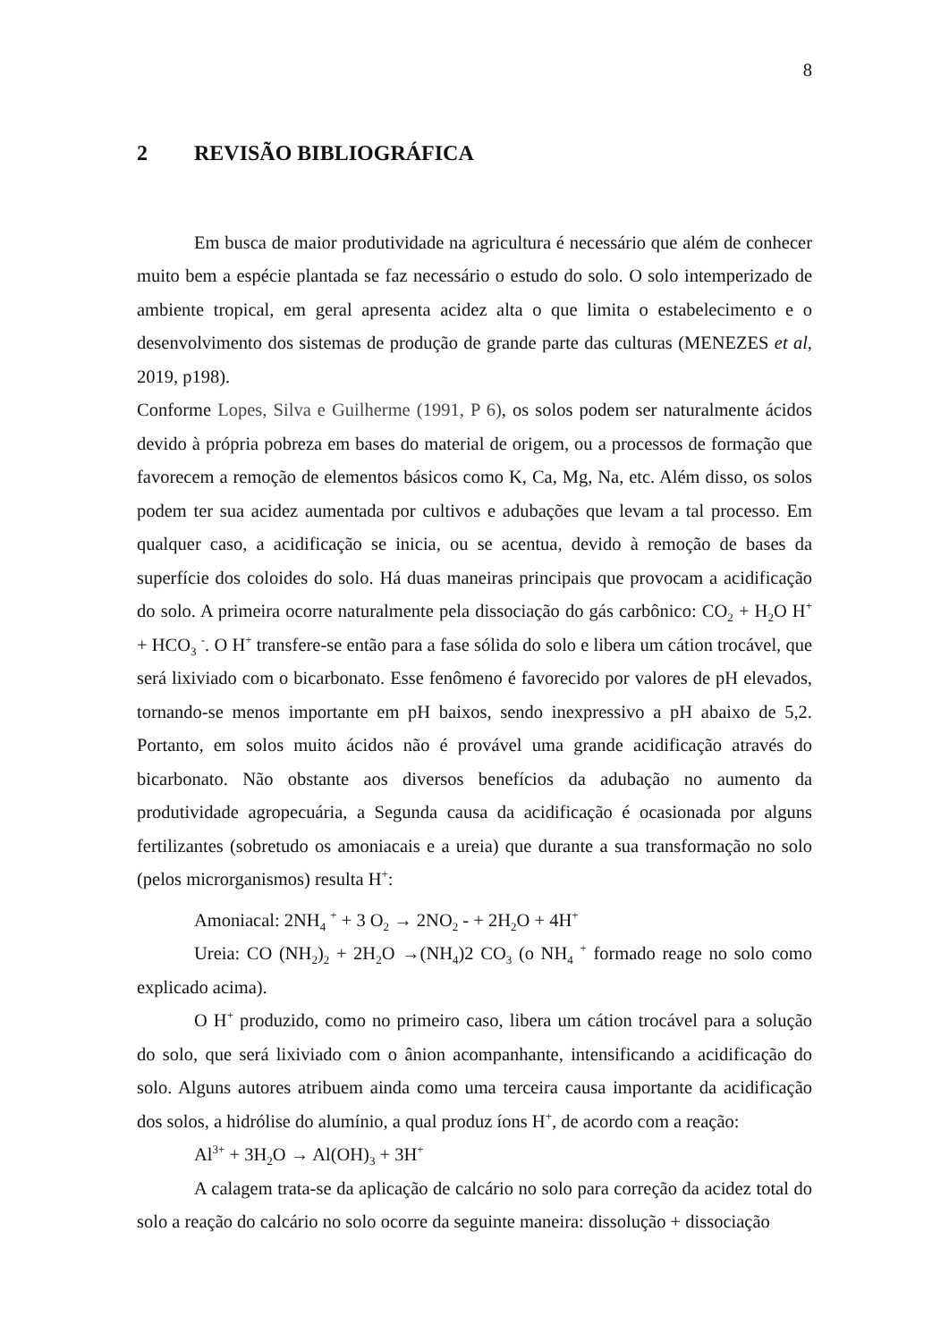8
2 REVISÃO BIBLIOGRÁFICA
Em busca de maior produtividade na agricultura é necessário que além de conhecer muito bem a espécie plantada se faz necessário o estudo do solo. O solo intemperizado de ambiente tropical, em geral apresenta acidez alta o que limita o estabelecimento e o desenvolvimento dos sistemas de produção de grande parte das culturas (MENEZES et al, 2019, p198).
Conforme Lopes, Silva e Guilherme (1991, P 6), os solos podem ser naturalmente ácidos devido à própria pobreza em bases do material de origem, ou a processos de formação que favorecem a remoção de elementos básicos como K, Ca, Mg, Na, etc. Além disso, os solos podem ter sua acidez aumentada por cultivos e adubações que levam a tal processo. Em qualquer caso, a acidificação se inicia, ou se acentua, devido à remoção de bases da superfície dos coloides do solo. Há duas maneiras principais que provocam a acidificação do solo. A primeira ocorre naturalmente pela dissociação do gás carbônico: CO<sub>2</sub> + H<sub>2</sub>O H<sup>+</sup> + HCO<sub>3</sub> <sup>-</sup>. O H<sup>+</sup> transfere-se então para a fase sólida do solo e libera um cátion trocável, que será lixiviado com o bicarbonato. Esse fenômeno é favorecido por valores de pH elevados, tornando-se menos importante em pH baixos, sendo inexpressivo a pH abaixo de 5,2. Portanto, em solos muito ácidos não é provável uma grande acidificação através do bicarbonato. Não obstante aos diversos benefícios da adubação no aumento da produtividade agropecuária, a Segunda causa da acidificação é ocasionada por alguns fertilizantes (sobretudo os amoniacais e a ureia) que durante a sua transformação no solo (pelos microrganismos) resulta H<sup>+</sup>:
Amoniacal: 2NH<sub>4</sub> <sup>+</sup> + 3 O<sub>2</sub> → 2NO<sub>2</sub> - + 2H<sub>2</sub>O + 4H<sup>+</sup>
Ureia: CO (NH<sub>2</sub>)<sub>2</sub> + 2H<sub>2</sub>O →(NH<sub>4</sub>)2 CO<sub>3</sub> (o NH<sub>4</sub> <sup>+</sup> formado reage no solo como explicado acima).
O H<sup>+</sup> produzido, como no primeiro caso, libera um cátion trocável para a solução do solo, que será lixiviado com o ânion acompanhante, intensificando a acidificação do solo. Alguns autores atribuem ainda como uma terceira causa importante da acidificação dos solos, a hidrólise do alumínio, a qual produz íons H<sup>+</sup>, de acordo com a reação:
Al<sup>3+</sup> + 3H<sub>2</sub>O → Al(OH)<sub>3</sub> + 3H<sup>+</sup>
A calagem trata-se da aplicação de calcário no solo para correção da acidez total do solo a reação do calcário no solo ocorre da seguinte maneira: dissolução + dissociação